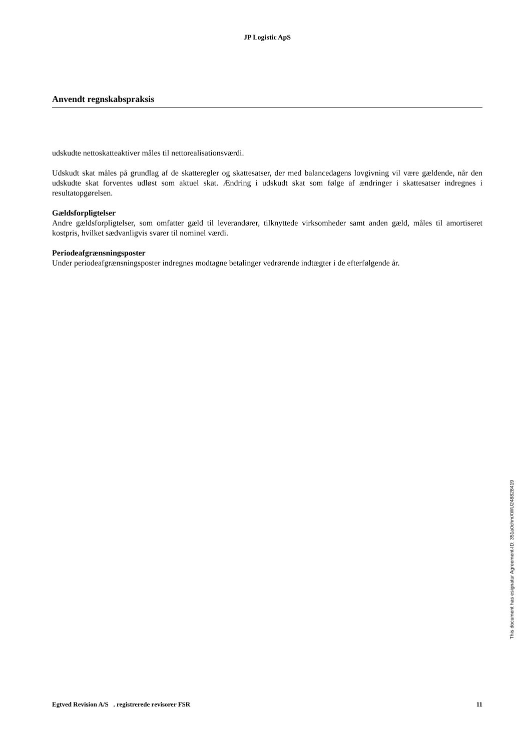JP Logistic ApS
Anvendt regnskabspraksis
udskudte nettoskatteaktiver måles til nettorealisationsværdi.
Udskudt skat måles på grundlag af de skatteregler og skattesatser, der med balancedagens lovgivning vil være gældende, når den udskudte skat forventes udløst som aktuel skat. Ændring i udskudt skat som følge af ændringer i skattesatser indregnes i resultatopgørelsen.
Gældsforpligtelser
Andre gældsforpligtelser, som omfatter gæld til leverandører, tilknyttede virksomheder samt anden gæld, måles til amortiseret kostpris, hvilket sædvanligvis svarer til nominel værdi.
Periodeafgrænsningsposter
Under periodeafgrænsningsposter indregnes modtagne betalinger vedrørende indtægter i de efterfølgende år.
Egtved Revision A/S . registrerede revisorer FSR 11
This document has esignatur Agreement-ID: 351a0chmXWU248828419